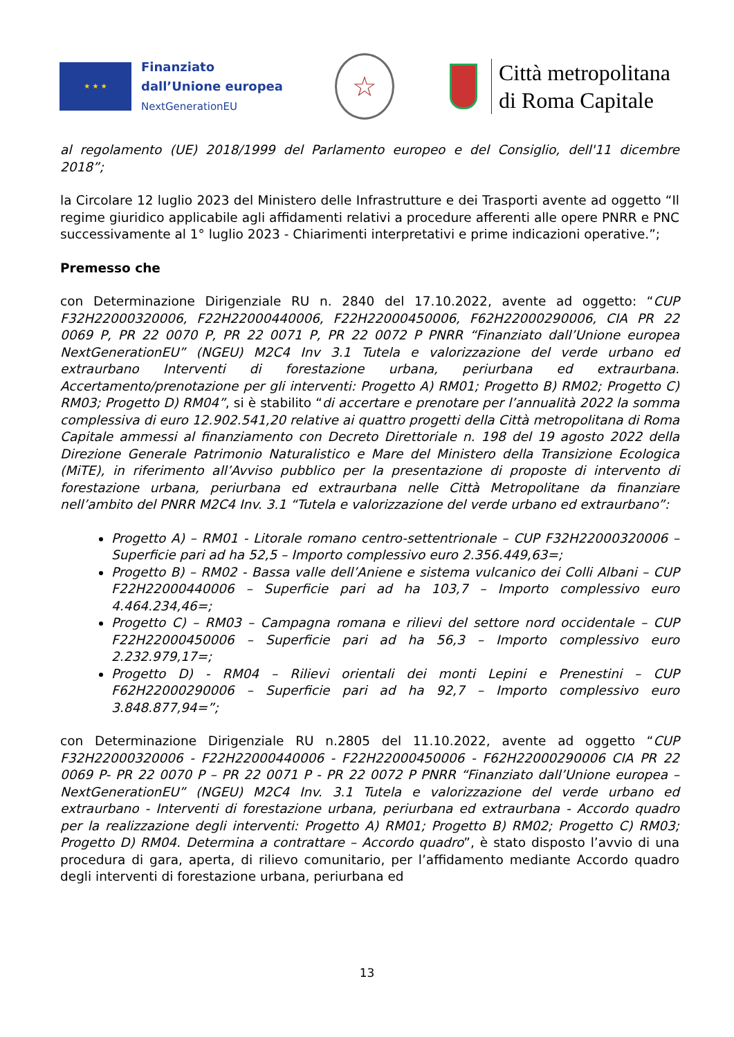★ ★ ★
Finanziato
dall’Unione europea
NextGenerationEU
☆
Città metropolitana
di Roma Capitale
al regolamento (UE) 2018/1999 del Parlamento europeo e del Consiglio, dell'11 dicembre 2018”;
la Circolare 12 luglio 2023 del Ministero delle Infrastrutture e dei Trasporti avente ad oggetto “Il regime giuridico applicabile agli affidamenti relativi a procedure afferenti alle opere PNRR e PNC successivamente al 1° luglio 2023 - Chiarimenti interpretativi e prime indicazioni operative.”;
Premesso che
con Determinazione Dirigenziale RU n. 2840 del 17.10.2022, avente ad oggetto: “CUP F32H22000320006, F22H22000440006, F22H22000450006, F62H22000290006, CIA PR 22 0069 P, PR 22 0070 P, PR 22 0071 P, PR 22 0072 P PNRR “Finanziato dall’Unione europea NextGenerationEU” (NGEU) M2C4 Inv 3.1 Tutela e valorizzazione del verde urbano ed extraurbano Interventi di forestazione urbana, periurbana ed extraurbana. Accertamento/prenotazione per gli interventi: Progetto A) RM01; Progetto B) RM02; Progetto C) RM03; Progetto D) RM04”, si è stabilito “di accertare e prenotare per l’annualità 2022 la somma complessiva di euro 12.902.541,20 relative ai quattro progetti della Città metropolitana di Roma Capitale ammessi al finanziamento con Decreto Direttoriale n. 198 del 19 agosto 2022 della Direzione Generale Patrimonio Naturalistico e Mare del Ministero della Transizione Ecologica (MiTE), in riferimento all’Avviso pubblico per la presentazione di proposte di intervento di forestazione urbana, periurbana ed extraurbana nelle Città Metropolitane da finanziare nell’ambito del PNRR M2C4 Inv. 3.1 “Tutela e valorizzazione del verde urbano ed extraurbano”:
Progetto A) – RM01 - Litorale romano centro-settentrionale – CUP F32H22000320006 – Superficie pari ad ha 52,5 – Importo complessivo euro 2.356.449,63=;
Progetto B) – RM02 - Bassa valle dell’Aniene e sistema vulcanico dei Colli Albani – CUP F22H22000440006 – Superficie pari ad ha 103,7 – Importo complessivo euro 4.464.234,46=;
Progetto C) – RM03 – Campagna romana e rilievi del settore nord occidentale – CUP F22H22000450006 – Superficie pari ad ha 56,3 – Importo complessivo euro 2.232.979,17=;
Progetto D) - RM04 – Rilievi orientali dei monti Lepini e Prenestini – CUP F62H22000290006 – Superficie pari ad ha 92,7 – Importo complessivo euro 3.848.877,94=”;
con Determinazione Dirigenziale RU n.2805 del 11.10.2022, avente ad oggetto “CUP F32H22000320006 - F22H22000440006 - F22H22000450006 - F62H22000290006 CIA PR 22 0069 P- PR 22 0070 P – PR 22 0071 P - PR 22 0072 P PNRR “Finanziato dall’Unione europea –NextGenerationEU” (NGEU) M2C4 Inv. 3.1 Tutela e valorizzazione del verde urbano ed extraurbano - Interventi di forestazione urbana, periurbana ed extraurbana - Accordo quadro per la realizzazione degli interventi: Progetto A) RM01; Progetto B) RM02; Progetto C) RM03; Progetto D) RM04. Determina a contrattare – Accordo quadro”, è stato disposto l’avvio di una procedura di gara, aperta, di rilievo comunitario, per l’affidamento mediante Accordo quadro degli interventi di forestazione urbana, periurbana ed
13